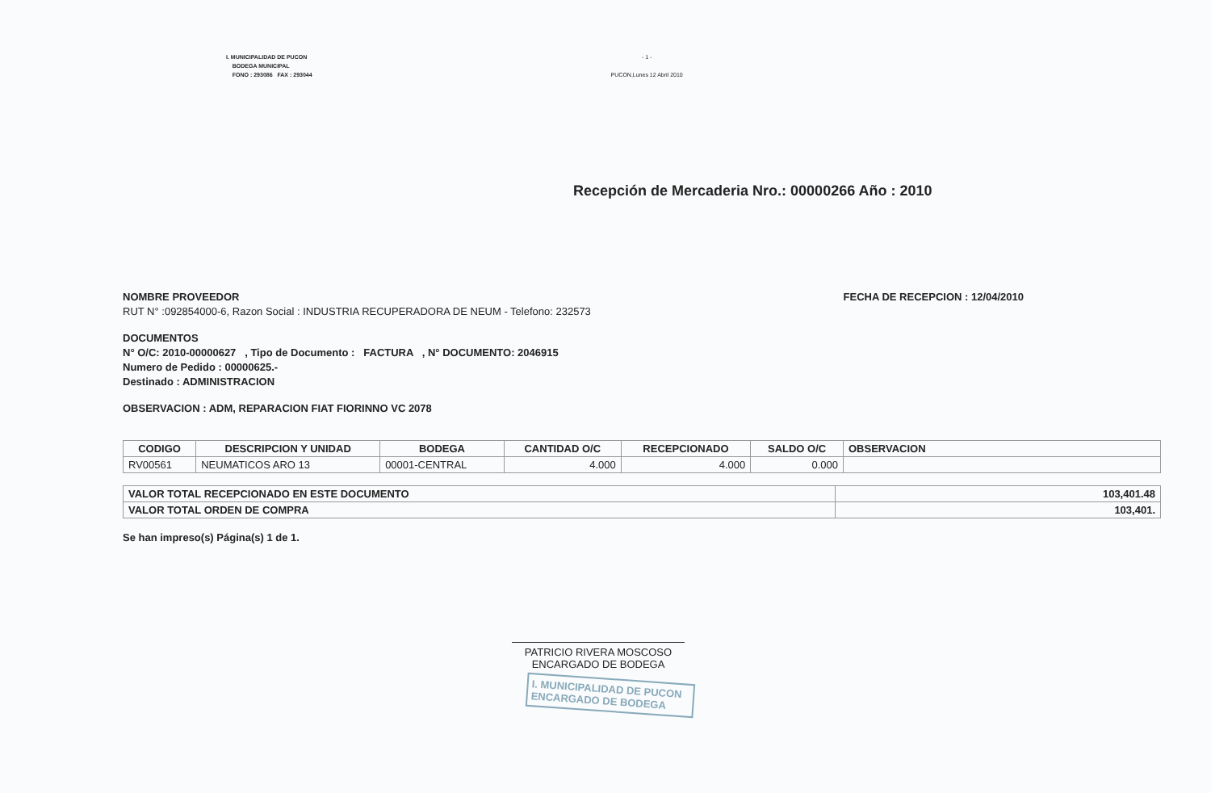I. MUNICIPALIDAD DE PUCON
BODEGA MUNICIPAL
FONO : 293086 FAX : 293044
- 1 -
PUCON,Lunes 12 Abril 2010
Recepción de Mercaderia Nro.: 00000266 Año : 2010
NOMBRE PROVEEDOR FECHA DE RECEPCION : 12/04/2010
RUT N° :092854000-6, Razon Social : INDUSTRIA RECUPERADORA DE NEUM - Telefono: 232573
DOCUMENTOS
N° O/C: 2010-00000627 , Tipo de Documento : FACTURA , N° DOCUMENTO: 2046915
Numero de Pedido : 00000625.-
Destinado : ADMINISTRACION
OBSERVACION : ADM, REPARACION FIAT FIORINNO VC 2078
| CODIGO | DESCRIPCION Y UNIDAD | BODEGA | CANTIDAD O/C | RECEPCIONADO | SALDO O/C | OBSERVACION |
| --- | --- | --- | --- | --- | --- | --- |
| RV00561 | NEUMATICOS ARO 13 | 00001-CENTRAL | 4.000 | 4.000 | 0.000 | |
| VALOR TOTAL RECEPCIONADO EN ESTE DOCUMENTO | 103,401.48 |
| VALOR TOTAL ORDEN DE COMPRA | 103,401. |
Se han impreso(s) Página(s) 1 de 1.
PATRICIO RIVERA MOSCOSO
ENCARGADO DE BODEGA
I. MUNICIPALIDAD DE PUCON
ENCARGADO DE BODEGA